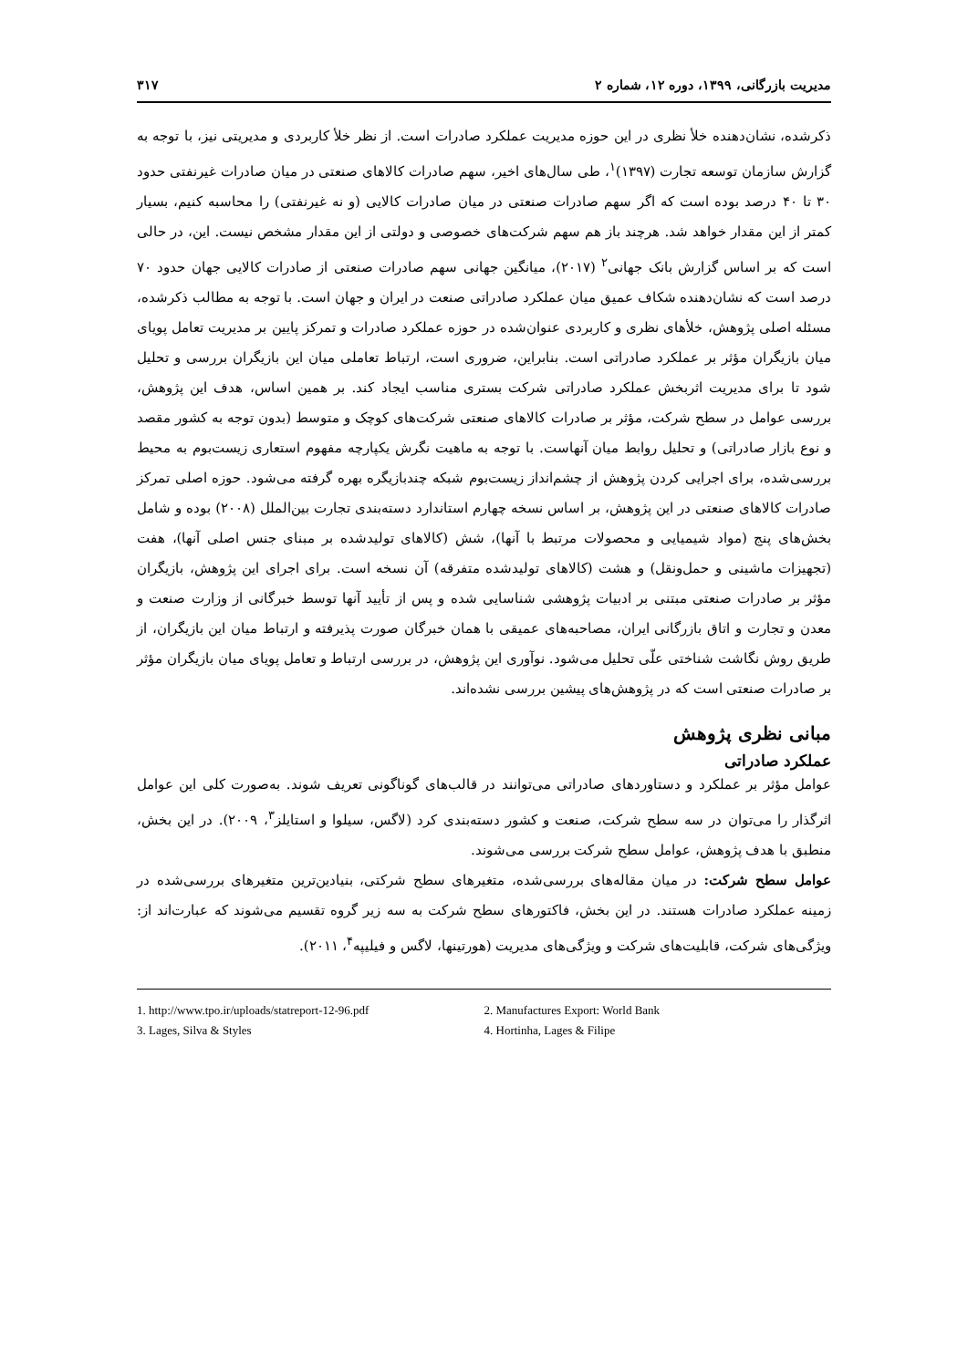مدیریت بازرگانی، ۱۳۹۹، دوره ۱۲، شماره ۲ ۳۱۷
ذکرشده، نشان‌دهنده خلأ نظری در این حوزه مدیریت عملکرد صادرات است. از نظر خلأ کاربردی و مدیریتی نیز، با توجه به گزارش سازمان توسعه تجارت (۱۳۹۷)<sup>۱</sup>، طی سال‌های اخیر، سهم صادرات کالاهای صنعتی در میان صادرات غیرنفتی حدود ۳۰ تا ۴۰ درصد بوده است که اگر سهم صادرات صنعتی در میان صادرات کالایی (و نه غیرنفتی) را محاسبه کنیم، بسیار کمتر از این مقدار خواهد شد. هرچند باز هم سهم شرکت‌های خصوصی و دولتی از این مقدار مشخص نیست. این، در حالی است که بر اساس گزارش بانک جهانی<sup>۲</sup> (۲۰۱۷)، میانگین جهانی سهم صادرات صنعتی از صادرات کالایی جهان حدود ۷۰ درصد است که نشان‌دهنده شکاف عمیق میان عملکرد صادراتی صنعت در ایران و جهان است. با توجه به مطالب ذکرشده، مسئله اصلی پژوهش، خلأهای نظری و کاربردی عنوان‌شده در حوزه عملکرد صادرات و تمرکز پایین بر مدیریت تعامل پویای میان بازیگران مؤثر بر عملکرد صادراتی است. بنابراین، ضروری است، ارتباط تعاملی میان این بازیگران بررسی و تحلیل شود تا برای مدیریت اثربخش عملکرد صادراتی شرکت بستری مناسب ایجاد کند. بر همین اساس، هدف این پژوهش، بررسی عوامل در سطح شرکت، مؤثر بر صادرات کالاهای صنعتی شرکت‌های کوچک و متوسط (بدون توجه به کشور مقصد و نوع بازار صادراتی) و تحلیل روابط میان آنهاست. با توجه به ماهیت نگرش یکپارچه مفهوم استعاری زیست‌بوم به محیط بررسی‌شده، برای اجرایی کردن پژوهش از چشم‌انداز زیست‌بوم شبکه چندبازیگره بهره گرفته می‌شود. حوزه اصلی تمرکز صادرات کالاهای صنعتی در این پژوهش، بر اساس نسخه چهارم استاندارد دسته‌بندی تجارت بین‌الملل (۲۰۰۸) بوده و شامل بخش‌های پنج (مواد شیمیایی و محصولات مرتبط با آنها)، شش (کالاهای تولیدشده بر مبنای جنس اصلی آنها)، هفت (تجهیزات ماشینی و حمل‌ونقل) و هشت (کالاهای تولیدشده متفرقه) آن نسخه است. برای اجرای این پژوهش، بازیگران مؤثر بر صادرات صنعتی مبتنی بر ادبیات پژوهشی شناسایی شده و پس از تأیید آنها توسط خبرگانی از وزارت صنعت و معدن و تجارت و اتاق بازرگانی ایران، مصاحبه‌های عمیقی با همان خبرگان صورت پذیرفته و ارتباط میان این بازیگران، از طریق روش نگاشت شناختی علّی تحلیل می‌شود. نوآوری این پژوهش، در بررسی ارتباط و تعامل پویای میان بازیگران مؤثر بر صادرات صنعتی است که در پژوهش‌های پیشین بررسی نشده‌اند.
مبانی نظری پژوهش
عملکرد صادراتی
عوامل مؤثر بر عملکرد و دستاوردهای صادراتی می‌توانند در قالب‌های گوناگونی تعریف شوند. به‌صورت کلی این عوامل اثرگذار را می‌توان در سه سطح شرکت، صنعت و کشور دسته‌بندی کرد (لاگس، سیلوا و استایلز<sup>۳</sup>، ۲۰۰۹). در این بخش، منطبق با هدف پژوهش، عوامل سطح شرکت بررسی می‌شوند.
عوامل سطح شرکت: در میان مقاله‌های بررسی‌شده، متغیرهای سطح شرکتی، بنیادین‌ترین متغیرهای بررسی‌شده در زمینه عملکرد صادرات هستند. در این بخش، فاکتورهای سطح شرکت به سه زیر گروه تقسیم می‌شوند که عبارت‌اند از: ویژگی‌های شرکت، قابلیت‌های شرکت و ویژگی‌های مدیریت (هورتینها، لاگس و فیلیپه<sup>۴</sup>، ۲۰۱۱).
1. http://www.tpo.ir/uploads/statreport-12-96.pdf
2. Manufactures Export: World Bank
3. Lages, Silva & Styles
4. Hortinha, Lages & Filipe